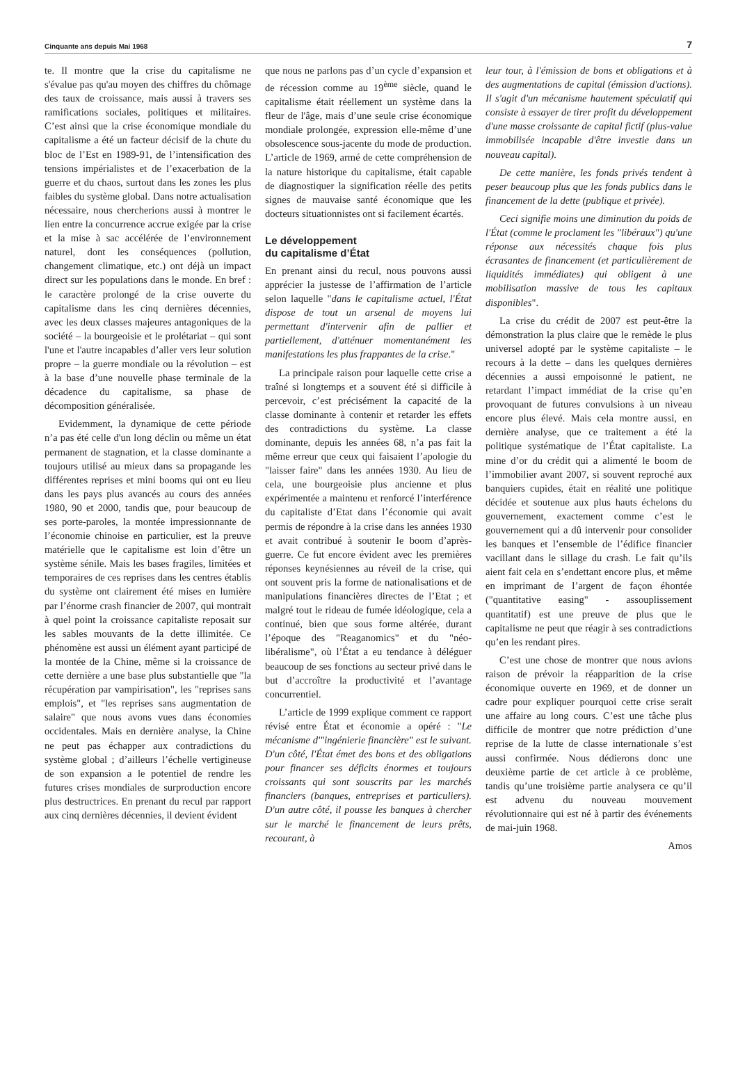Cinquante ans depuis Mai 1968 7
te. Il montre que la crise du capitalisme ne s'évalue pas qu'au moyen des chiffres du chômage des taux de croissance, mais aussi à travers ses ramifications sociales, politiques et militaires. C’est ainsi que la crise économique mondiale du capitalisme a été un facteur décisif de la chute du bloc de l’Est en 1989-91, de l’intensification des tensions impérialistes et de l’exacerbation de la guerre et du chaos, surtout dans les zones les plus faibles du système global. Dans notre actualisation nécessaire, nous chercherions aussi à montrer le lien entre la concurrence accrue exigée par la crise et la mise à sac accélérée de l’environnement naturel, dont les conséquences (pollution, changement climatique, etc.) ont déjà un impact direct sur les populations dans le monde. En bref : le caractère prolongé de la crise ouverte du capitalisme dans les cinq dernières décennies, avec les deux classes majeures antagoniques de la société – la bourgeoisie et le prolétariat – qui sont l'une et l'autre incapables d’aller vers leur solution propre – la guerre mondiale ou la révolution – est à la base d’une nouvelle phase terminale de la décadence du capitalisme, sa phase de décomposition généralisée.
Evidemment, la dynamique de cette période n’a pas été celle d'un long déclin ou même un état permanent de stagnation, et la classe dominante a toujours utilisé au mieux dans sa propagande les différentes reprises et mini booms qui ont eu lieu dans les pays plus avancés au cours des années 1980, 90 et 2000, tandis que, pour beaucoup de ses porte-paroles, la montée impressionnante de l’économie chinoise en particulier, est la preuve matérielle que le capitalisme est loin d’être un système sénile. Mais les bases fragiles, limitées et temporaires de ces reprises dans les centres établis du système ont clairement été mises en lumière par l’énorme crash financier de 2007, qui montrait à quel point la croissance capitaliste reposait sur les sables mouvants de la dette illimitée. Ce phénomène est aussi un élément ayant participé de la montée de la Chine, même si la croissance de cette dernière a une base plus substantielle que "la récupération par vampirisation", les "reprises sans emplois", et "les reprises sans augmentation de salaire" que nous avons vues dans économies occidentales. Mais en dernière analyse, la Chine ne peut pas échapper aux contradictions du système global ; d’ailleurs l’échelle vertigineuse de son expansion a le potentiel de rendre les futures crises mondiales de surproduction encore plus destructrices. En prenant du recul par rapport aux cinq dernières décennies, il devient évident
que nous ne parlons pas d’un cycle d’expansion et de récession comme au 19<sup>ème</sup> siècle, quand le capitalisme était réellement un système dans la fleur de l'âge, mais d’une seule crise économique mondiale prolongée, expression elle-même d’une obsolescence sous-jacente du mode de production. L’article de 1969, armé de cette compréhension de la nature historique du capitalisme, était capable de diagnostiquer la signification réelle des petits signes de mauvaise santé économique que les docteurs situationnistes ont si facilement écartés.
Le développement
du capitalisme d’État
En prenant ainsi du recul, nous pouvons aussi apprécier la justesse de l’affirmation de l’article selon laquelle "dans le capitalisme actuel, l'État dispose de tout un arsenal de moyens lui permettant d'intervenir afin de pallier et partiellement, d'atténuer momentanément les manifestations les plus frappantes de la crise."
La principale raison pour laquelle cette crise a traîné si longtemps et a souvent été si difficile à percevoir, c’est précisément la capacité de la classe dominante à contenir et retarder les effets des contradictions du système. La classe dominante, depuis les années 68, n’a pas fait la même erreur que ceux qui faisaient l’apologie du "laisser faire" dans les années 1930. Au lieu de cela, une bourgeoisie plus ancienne et plus expérimentée a maintenu et renforcé l’interférence du capitaliste d’Etat dans l’économie qui avait permis de répondre à la crise dans les années 1930 et avait contribué à soutenir le boom d’après-guerre. Ce fut encore évident avec les premières réponses keynésiennes au réveil de la crise, qui ont souvent pris la forme de nationalisations et de manipulations financières directes de l’Etat ; et malgré tout le rideau de fumée idéologique, cela a continué, bien que sous forme altérée, durant l’époque des "Reaganomics" et du "néo-libéralisme", où l’État a eu tendance à déléguer beaucoup de ses fonctions au secteur privé dans le but d’accroître la productivité et l’avantage concurrentiel.
L’article de 1999 explique comment ce rapport révisé entre État et économie a opéré : "Le mécanisme d'"ingénierie financière" est le suivant. D'un côté, l'État émet des bons et des obligations pour financer ses déficits énormes et toujours croissants qui sont souscrits par les marchés financiers (banques, entreprises et particuliers). D'un autre côté, il pousse les banques à chercher sur le marché le financement de leurs prêts, recourant, à
leur tour, à l'émission de bons et obligations et à des augmentations de capital (émission d'actions). Il s'agit d'un mécanisme hautement spéculatif qui consiste à essayer de tirer profit du développement d'une masse croissante de capital fictif (plus-value immobilisée incapable d'être investie dans un nouveau capital).
De cette manière, les fonds privés tendent à peser beaucoup plus que les fonds publics dans le financement de la dette (publique et privée).
Ceci signifie moins une diminution du poids de l'État (comme le proclament les "libéraux") qu'une réponse aux nécessités chaque fois plus écrasantes de financement (et particulièrement de liquidités immédiates) qui obligent à une mobilisation massive de tous les capitaux disponibles".
La crise du crédit de 2007 est peut-être la démonstration la plus claire que le remède le plus universel adopté par le système capitaliste – le recours à la dette – dans les quelques dernières décennies a aussi empoisonné le patient, ne retardant l’impact immédiat de la crise qu’en provoquant de futures convulsions à un niveau encore plus élevé. Mais cela montre aussi, en dernière analyse, que ce traitement a été la politique systématique de l’État capitaliste. La mine d’or du crédit qui a alimenté le boom de l’immobilier avant 2007, si souvent reproché aux banquiers cupides, était en réalité une politique décidée et soutenue aux plus hauts échelons du gouvernement, exactement comme c’est le gouvernement qui a dû intervenir pour consolider les banques et l’ensemble de l’édifice financier vacillant dans le sillage du crash. Le fait qu’ils aient fait cela en s’endettant encore plus, et même en imprimant de l’argent de façon éhontée ("quantitative easing" - assouplissement quantitatif) est une preuve de plus que le capitalisme ne peut que réagir à ses contradictions qu’en les rendant pires.
C’est une chose de montrer que nous avions raison de prévoir la réapparition de la crise économique ouverte en 1969, et de donner un cadre pour expliquer pourquoi cette crise serait une affaire au long cours. C’est une tâche plus difficile de montrer que notre prédiction d’une reprise de la lutte de classe internationale s’est aussi confirmée. Nous dédierons donc une deuxième partie de cet article à ce problème, tandis qu’une troisième partie analysera ce qu’il est advenu du nouveau mouvement révolutionnaire qui est né à partir des événements de mai-juin 1968.
Amos